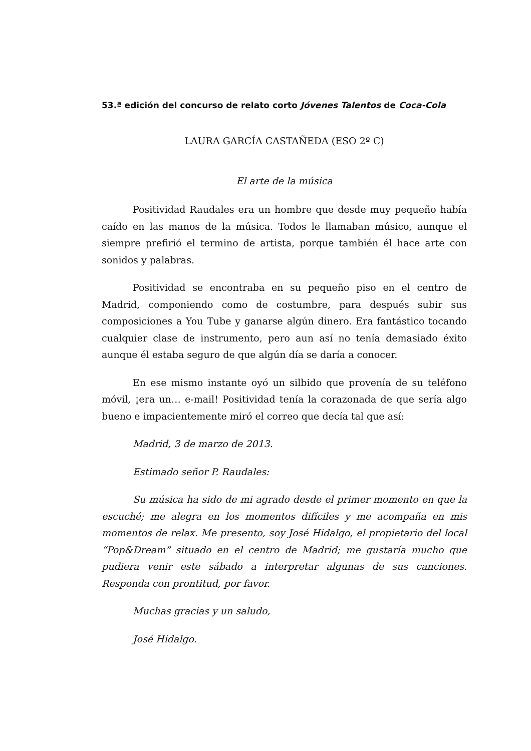53.ª edición del concurso de relato corto Jóvenes Talentos de Coca-Cola
LAURA GARCÍA CASTAÑEDA (ESO 2º C)
El arte de la música
Positividad Raudales era un hombre que desde muy pequeño había caído en las manos de la música. Todos le llamaban músico, aunque el siempre prefirió el termino de artista, porque también él hace arte con sonidos y palabras.
Positividad se encontraba en su pequeño piso en el centro de Madrid, componiendo como de costumbre, para después subir sus composiciones a You Tube y ganarse algún dinero. Era fantástico tocando cualquier clase de instrumento, pero aun así no tenía demasiado éxito aunque él estaba seguro de que algún día se daría a conocer.
En ese mismo instante oyó un silbido que provenía de su teléfono móvil, ¡era un… e-mail! Positividad tenía la corazonada de que sería algo bueno e impacientemente miró el correo que decía tal que así:
Madrid, 3 de marzo de 2013.
Estimado señor P. Raudales:
Su música ha sido de mi agrado desde el primer momento en que la escuché; me alegra en los momentos difíciles y me acompaña en mis momentos de relax. Me presento, soy José Hidalgo, el propietario del local “Pop&Dream” situado en el centro de Madrid; me gustaría mucho que pudiera venir este sábado a interpretar algunas de sus canciones. Responda con prontitud, por favor.
Muchas gracias y un saludo,
José Hidalgo.